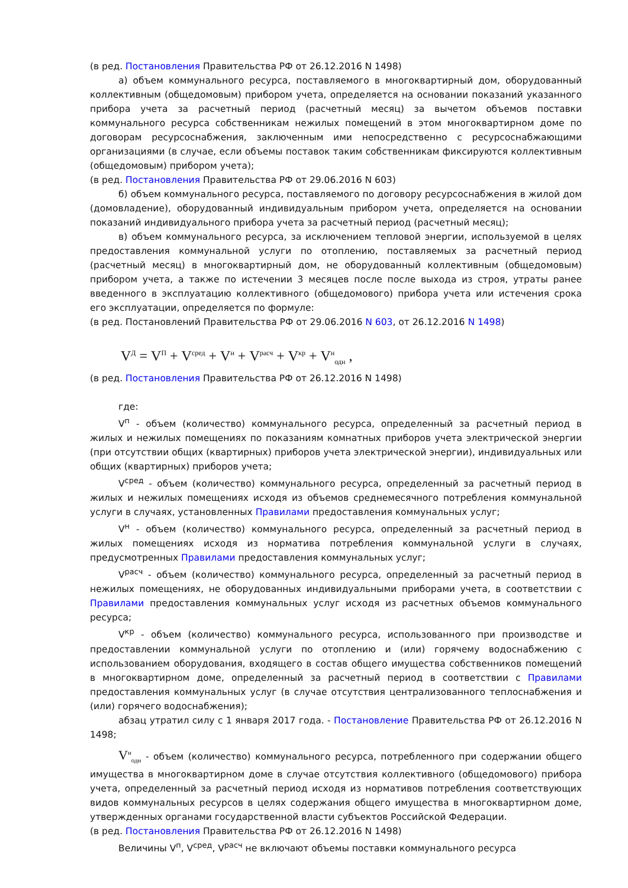(в ред. Постановления Правительства РФ от 26.12.2016 N 1498)
а) объем коммунального ресурса, поставляемого в многоквартирный дом, оборудованный коллективным (общедомовым) прибором учета, определяется на основании показаний указанного прибора учета за расчетный период (расчетный месяц) за вычетом объемов поставки коммунального ресурса собственникам нежилых помещений в этом многоквартирном доме по договорам ресурсоснабжения, заключенным ими непосредственно с ресурсоснабжающими организациями (в случае, если объемы поставок таким собственникам фиксируются коллективным (общедомовым) прибором учета);
(в ред. Постановления Правительства РФ от 29.06.2016 N 603)
б) объем коммунального ресурса, поставляемого по договору ресурсоснабжения в жилой дом (домовладение), оборудованный индивидуальным прибором учета, определяется на основании показаний индивидуального прибора учета за расчетный период (расчетный месяц);
в) объем коммунального ресурса, за исключением тепловой энергии, используемой в целях предоставления коммунальной услуги по отоплению, поставляемых за расчетный период (расчетный месяц) в многоквартирный дом, не оборудованный коллективным (общедомовым) прибором учета, а также по истечении 3 месяцев после после выхода из строя, утраты ранее введенного в эксплуатацию коллективного (общедомового) прибора учета или истечения срока его эксплуатации, определяется по формуле:
(в ред. Постановлений Правительства РФ от 29.06.2016 N 603, от 26.12.2016 N 1498)
V<sup>Д</sup> = V<sup>П</sup> + V<sup>сред</sup> + V<sup>н</sup> + V<sup>расч</sup> + V<sup>кр</sup> + V<sup>н</sup><sub>одн</sub> ,
(в ред. Постановления Правительства РФ от 26.12.2016 N 1498)
где:
V<sup>п</sup> - объем (количество) коммунального ресурса, определенный за расчетный период в жилых и нежилых помещениях по показаниям комнатных приборов учета электрической энергии (при отсутствии общих (квартирных) приборов учета электрической энергии), индивидуальных или общих (квартирных) приборов учета;
V<sup>сред</sup> - объем (количество) коммунального ресурса, определенный за расчетный период в жилых и нежилых помещениях исходя из объемов среднемесячного потребления коммунальной услуги в случаях, установленных Правилами предоставления коммунальных услуг;
V<sup>н</sup> - объем (количество) коммунального ресурса, определенный за расчетный период в жилых помещениях исходя из норматива потребления коммунальной услуги в случаях, предусмотренных Правилами предоставления коммунальных услуг;
V<sup>расч</sup> - объем (количество) коммунального ресурса, определенный за расчетный период в нежилых помещениях, не оборудованных индивидуальными приборами учета, в соответствии с Правилами предоставления коммунальных услуг исходя из расчетных объемов коммунального ресурса;
V<sup>кр</sup> - объем (количество) коммунального ресурса, использованного при производстве и предоставлении коммунальной услуги по отоплению и (или) горячему водоснабжению с использованием оборудования, входящего в состав общего имущества собственников помещений в многоквартирном доме, определенный за расчетный период в соответствии с Правилами предоставления коммунальных услуг (в случае отсутствия централизованного теплоснабжения и (или) горячего водоснабжения);
абзац утратил силу с 1 января 2017 года. - Постановление Правительства РФ от 26.12.2016 N 1498;
V<sup>н</sup><sub>одн</sub> - объем (количество) коммунального ресурса, потребленного при содержании общего имущества в многоквартирном доме в случае отсутствия коллективного (общедомового) прибора учета, определенный за расчетный период исходя из нормативов потребления соответствующих видов коммунальных ресурсов в целях содержания общего имущества в многоквартирном доме, утвержденных органами государственной власти субъектов Российской Федерации.
(в ред. Постановления Правительства РФ от 26.12.2016 N 1498)
Величины V<sup>п</sup>, V<sup>сред</sup>, V<sup>расч</sup> не включают объемы поставки коммунального ресурса